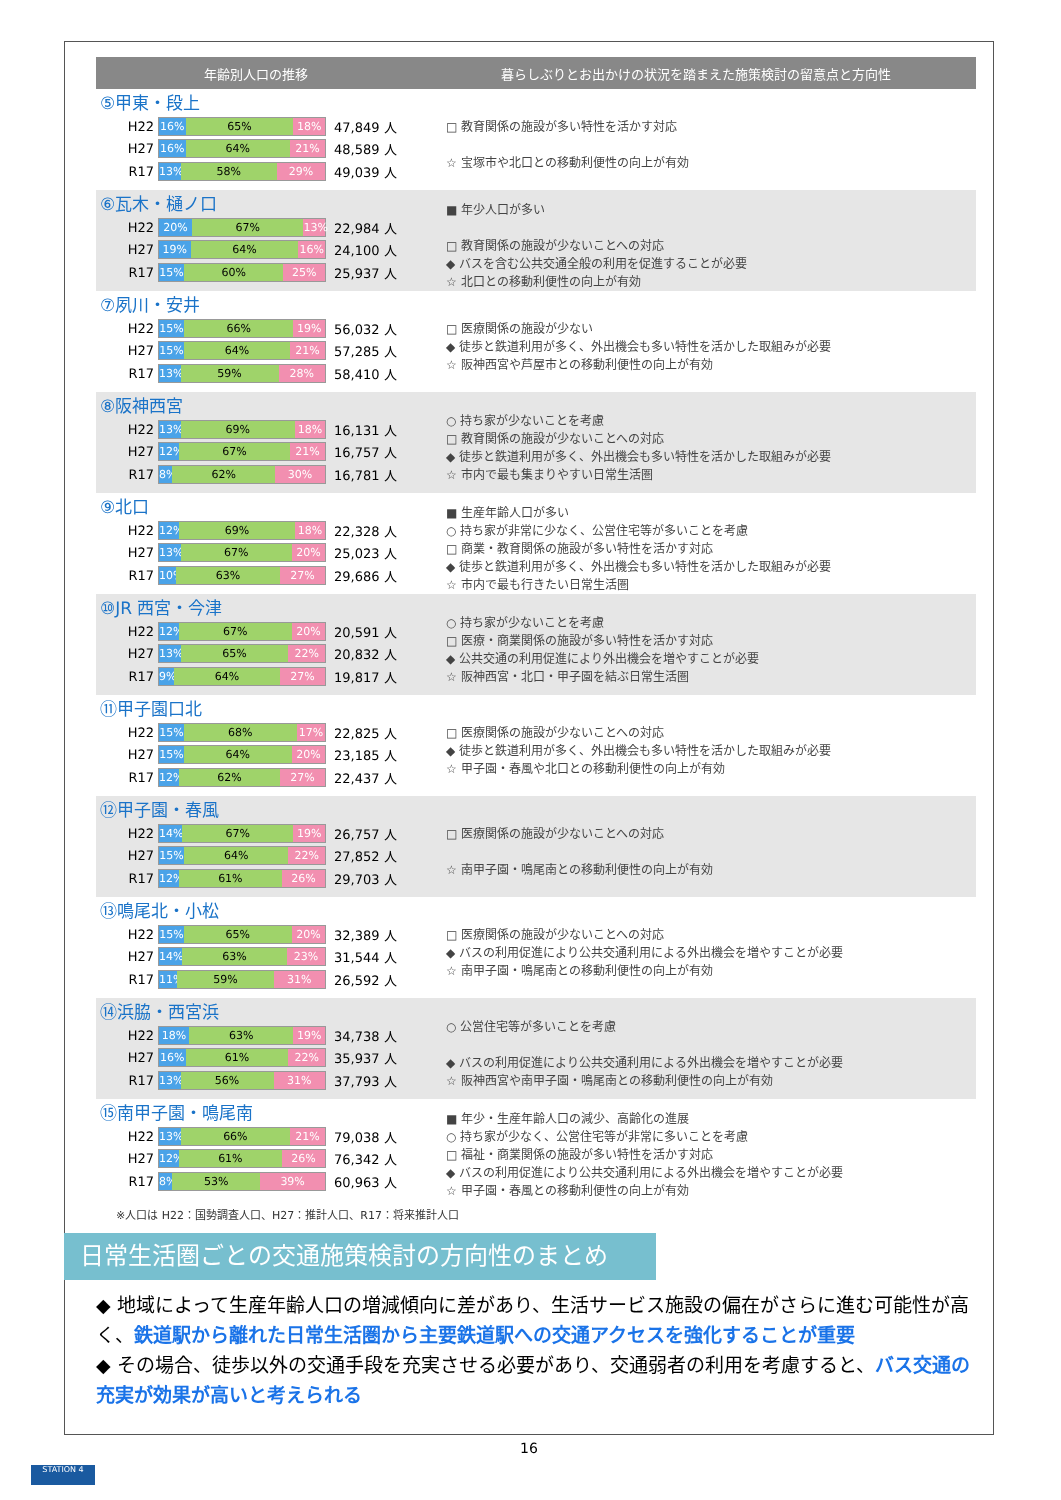年齢別人口の推移
暮らしぶりとお出かけの状況を踏まえた施策検討の留意点と方向性
⑤甲東・段上
H22
16% 65% 18%
47,849 人
H27
16% 64% 21%
48,589 人
R17
13% 58% 29%
49,039 人
□ 教育関係の施設が多い特性を活かす対応
☆ 宝塚市や北口との移動利便性の向上が有効
⑥瓦木・樋ノ口
H22
20% 67% 13%
22,984 人
H27
19% 64% 16%
24,100 人
R17
15% 60% 25%
25,937 人
■ 年少人口が多い
□ 教育関係の施設が少ないことへの対応
◆ バスを含む公共交通全般の利用を促進することが必要
☆ 北口との移動利便性の向上が有効
⑦夙川・安井
H22
15% 66% 19%
56,032 人
H27
15% 64% 21%
57,285 人
R17
13% 59% 28%
58,410 人
□ 医療関係の施設が少ない
◆ 徒歩と鉄道利用が多く、外出機会も多い特性を活かした取組みが必要
☆ 阪神西宮や芦屋市との移動利便性の向上が有効
⑧阪神西宮
H22
13% 69% 18%
16,131 人
H27
12% 67% 21%
16,757 人
R17
8% 62% 30%
16,781 人
○ 持ち家が少ないことを考慮
□ 教育関係の施設が少ないことへの対応
◆ 徒歩と鉄道利用が多く、外出機会も多い特性を活かした取組みが必要
☆ 市内で最も集まりやすい日常生活圏
⑨北口
H22
12% 69% 18%
22,328 人
H27
13% 67% 20%
25,023 人
R17
10% 63% 27%
29,686 人
■ 生産年齢人口が多い
○ 持ち家が非常に少なく、公営住宅等が多いことを考慮
□ 商業・教育関係の施設が多い特性を活かす対応
◆ 徒歩と鉄道利用が多く、外出機会も多い特性を活かした取組みが必要
☆ 市内で最も行きたい日常生活圏
⑩JR 西宮・今津
H22
12% 67% 20%
20,591 人
H27
13% 65% 22%
20,832 人
R17
9% 64% 27%
19,817 人
○ 持ち家が少ないことを考慮
□ 医療・商業関係の施設が多い特性を活かす対応
◆ 公共交通の利用促進により外出機会を増やすことが必要
☆ 阪神西宮・北口・甲子園を結ぶ日常生活圏
⑪甲子園口北
H22
15% 68% 17%
22,825 人
H27
15% 64% 20%
23,185 人
R17
12% 62% 27%
22,437 人
□ 医療関係の施設が少ないことへの対応
◆ 徒歩と鉄道利用が多く、外出機会も多い特性を活かした取組みが必要
☆ 甲子園・春風や北口との移動利便性の向上が有効
⑫甲子園・春風
H22
14% 67% 19%
26,757 人
H27
15% 64% 22%
27,852 人
R17
12% 61% 26%
29,703 人
□ 医療関係の施設が少ないことへの対応
☆ 南甲子園・鳴尾南との移動利便性の向上が有効
⑬鳴尾北・小松
H22
15% 65% 20%
32,389 人
H27
14% 63% 23%
31,544 人
R17
11% 59% 31%
26,592 人
□ 医療関係の施設が少ないことへの対応
◆ バスの利用促進により公共交通利用による外出機会を増やすことが必要
☆ 南甲子園・鳴尾南との移動利便性の向上が有効
⑭浜脇・西宮浜
H22
18% 63% 19%
34,738 人
H27
16% 61% 22%
35,937 人
R17
13% 56% 31%
37,793 人
○ 公営住宅等が多いことを考慮
◆ バスの利用促進により公共交通利用による外出機会を増やすことが必要
☆ 阪神西宮や南甲子園・鳴尾南との移動利便性の向上が有効
⑮南甲子園・鳴尾南
H22
13% 66% 21%
79,038 人
H27
12% 61% 26%
76,342 人
R17
8% 53% 39%
60,963 人
■ 年少・生産年齢人口の減少、高齢化の進展
○ 持ち家が少なく、公営住宅等が非常に多いことを考慮
□ 福祉・商業関係の施設が多い特性を活かす対応
◆ バスの利用促進により公共交通利用による外出機会を増やすことが必要
☆ 甲子園・春風との移動利便性の向上が有効
※人口は H22：国勢調査人口、H27：推計人口、R17：将来推計人口
日常生活圏ごとの交通施策検討の方向性のまとめ
◆ 地域によって生産年齢人口の増減傾向に差があり、生活サービス施設の偏在がさらに進む可能性が高く、鉄道駅から離れた日常生活圏から主要鉄道駅への交通アクセスを強化することが重要
◆ その場合、徒歩以外の交通手段を充実させる必要があり、交通弱者の利用を考慮すると、バス交通の充実が効果が高いと考えられる
16
STATION 4